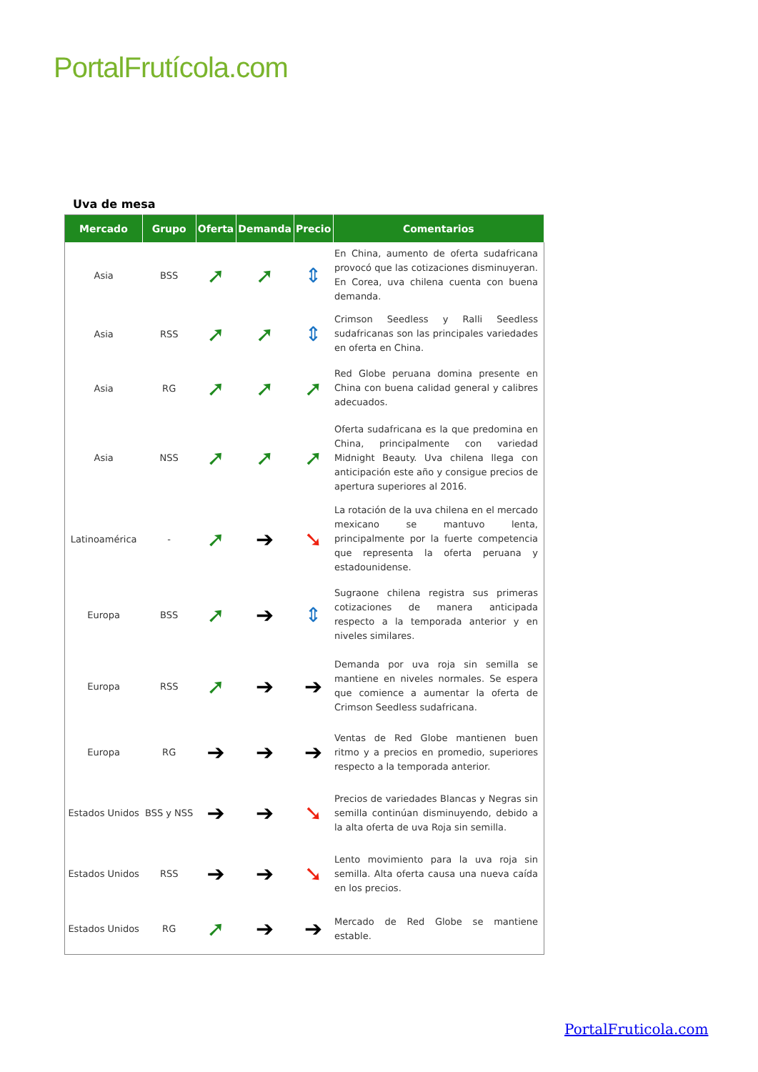PortalFrutícola.com
Uva de mesa
| Mercado | Grupo | Oferta | Demanda | Precio | Comentarios |
| --- | --- | --- | --- | --- | --- |
| Asia | BSS | ➚ | ➚ | ⇕ | En China, aumento de oferta sudafricana provocó que las cotizaciones disminuyeran. En Corea, uva chilena cuenta con buena demanda. |
| Asia | RSS | ➚ | ➚ | ⇕ | Crimson Seedless y Ralli Seedless sudafricanas son las principales variedades en oferta en China. |
| Asia | RG | ➚ | ➚ | ➚ | Red Globe peruana domina presente en China con buena calidad general y calibres adecuados. |
| Asia | NSS | ➚ | ➚ | ➚ | Oferta sudafricana es la que predomina en China, principalmente con variedad Midnight Beauty. Uva chilena llega con anticipación este año y consigue precios de apertura superiores al 2016. |
| Latinoamérica | - | ➚ | ➔ | ➘ | La rotación de la uva chilena en el mercado mexicano se mantuvo lenta, principalmente por la fuerte competencia que representa la oferta peruana y estadounidense. |
| Europa | BSS | ➚ | ➔ | ⇕ | Sugraone chilena registra sus primeras cotizaciones de manera anticipada respecto a la temporada anterior y en niveles similares. |
| Europa | RSS | ➚ | ➔ | ➔ | Demanda por uva roja sin semilla se mantiene en niveles normales. Se espera que comience a aumentar la oferta de Crimson Seedless sudafricana. |
| Europa | RG | ➔ | ➔ | ➔ | Ventas de Red Globe mantienen buen ritmo y a precios en promedio, superiores respecto a la temporada anterior. |
| Estados Unidos | BSS y NSS | ➔ | ➔ | ➘ | Precios de variedades Blancas y Negras sin semilla continúan disminuyendo, debido a la alta oferta de uva Roja sin semilla. |
| Estados Unidos | RSS | ➔ | ➔ | ➘ | Lento movimiento para la uva roja sin semilla. Alta oferta causa una nueva caída en los precios. |
| Estados Unidos | RG | ➚ | ➔ | ➔ | Mercado de Red Globe se mantiene estable. |
PortalFruticola.com